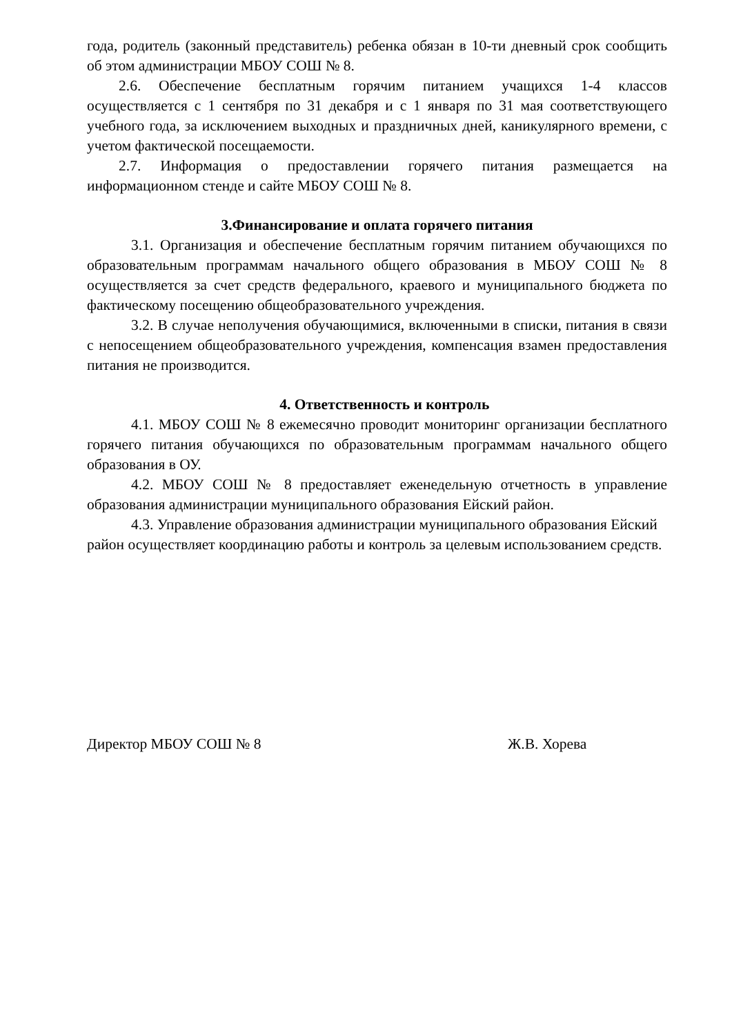года, родитель (законный представитель) ребенка обязан в 10-ти дневный срок сообщить об этом администрации МБОУ СОШ № 8.
2.6. Обеспечение бесплатным горячим питанием учащихся 1-4 классов осуществляется с 1 сентября по 31 декабря и с 1 января по 31 мая соответствующего учебного года, за исключением выходных и праздничных дней, каникулярного времени, с учетом фактической посещаемости.
2.7. Информация о предоставлении горячего питания размещается на информационном стенде и сайте МБОУ СОШ № 8.
3.Финансирование и оплата горячего питания
3.1. Организация и обеспечение бесплатным горячим питанием обучающихся по образовательным программам начального общего образования в МБОУ СОШ № 8 осуществляется за счет средств федерального, краевого и муниципального бюджета по фактическому посещению общеобразовательного учреждения.
3.2. В случае неполучения обучающимися, включенными в списки, питания в связи с непосещением общеобразовательного учреждения, компенсация взамен предоставления питания не производится.
4. Ответственность и контроль
4.1. МБОУ СОШ № 8 ежемесячно проводит мониторинг организации бесплатного горячего питания обучающихся по образовательным программам начального общего образования в ОУ.
4.2. МБОУ СОШ № 8 предоставляет еженедельную отчетность в управление образования администрации муниципального образования Ейский район.
4.3. Управление образования администрации муниципального образования Ейский район осуществляет координацию работы и контроль за целевым использованием средств.
Директор МБОУ СОШ № 8 Ж.В. Хорева